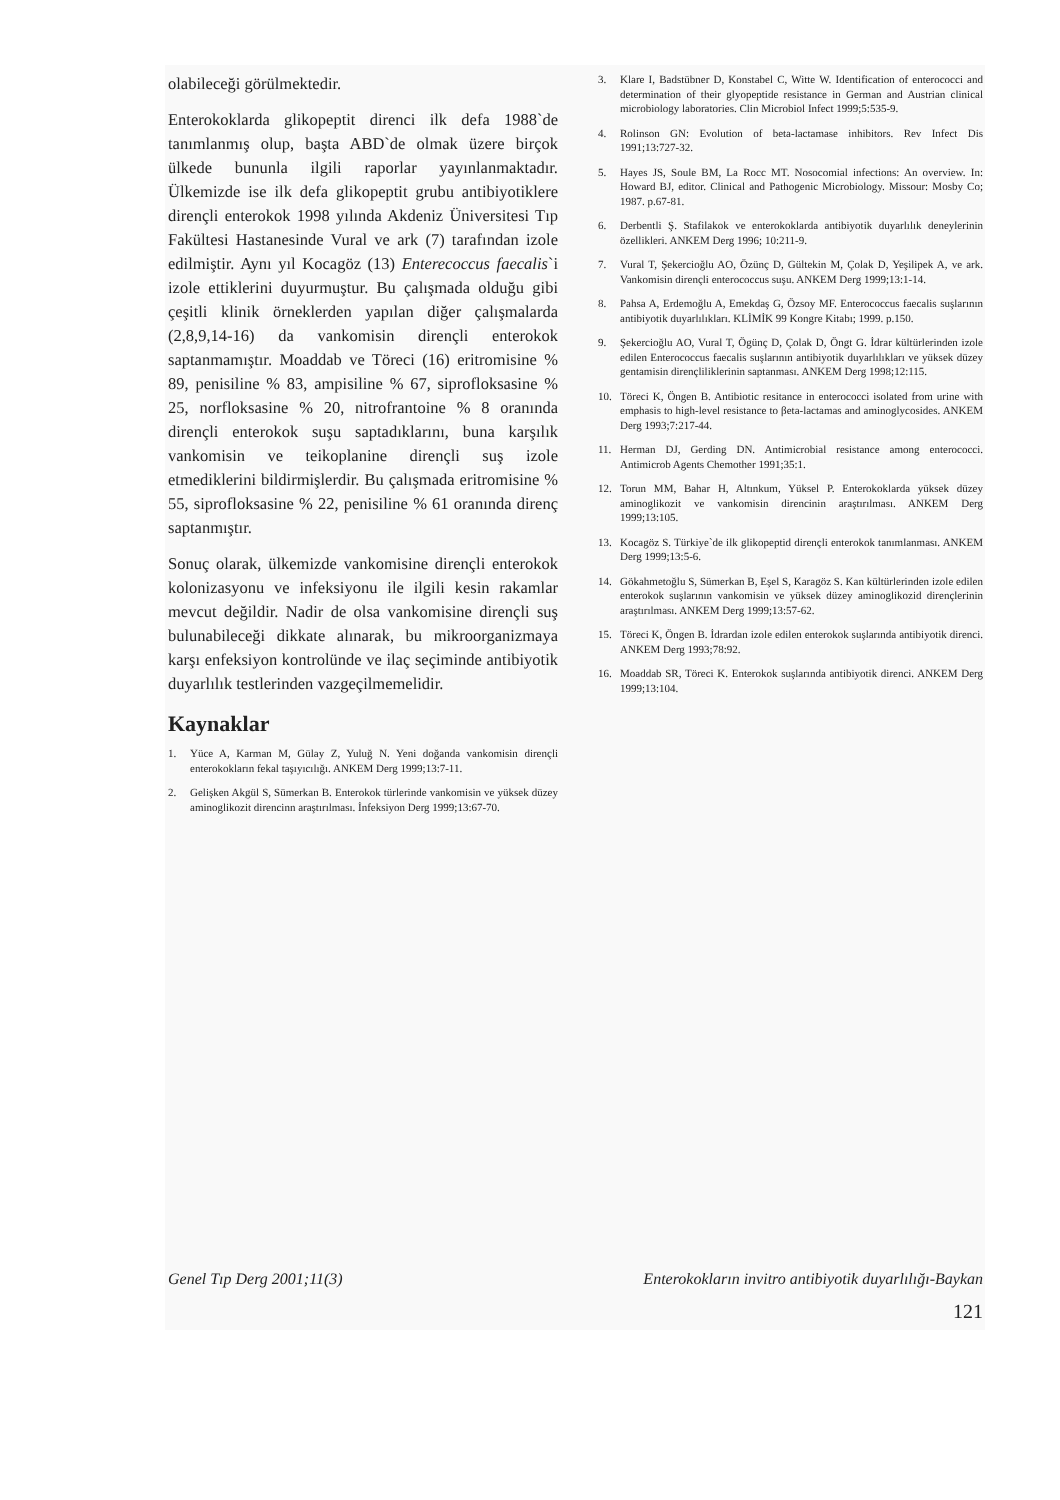olabileceği görülmektedir.
Enterokoklarda glikopeptit direnci ilk defa 1988`de tanımlanmış olup, başta ABD`de olmak üzere birçok ülkede bununla ilgili raporlar yayınlanmaktadır. Ülkemizde ise ilk defa glikopeptit grubu antibiyotiklere dirençli enterokok 1998 yılında Akdeniz Üniversitesi Tıp Fakültesi Hastanesinde Vural ve ark (7) tarafından izole edilmiştir. Aynı yıl Kocagöz (13) Enterecoccus faecalis`i izole ettiklerini duyurmuştur. Bu çalışmada olduğu gibi çeşitli klinik örneklerden yapılan diğer çalışmalarda (2,8,9,14-16) da vankomisin dirençli enterokok saptanmamıştır. Moaddab ve Töreci (16) eritromisine % 89, penisiline % 83, ampisiline % 67, siprofloksasine % 25, norfloksasine % 20, nitrofrantoine % 8 oranında dirençli enterokok suşu saptadıklarını, buna karşılık vankomisin ve teikoplanine dirençli suş izole etmediklerini bildirmişlerdir. Bu çalışmada eritromisine % 55, siprofloksasine % 22, penisiline % 61 oranında direnç saptanmıştır.
Sonuç olarak, ülkemizde vankomisine dirençli enterokok kolonizasyonu ve infeksiyonu ile ilgili kesin rakamlar mevcut değildir. Nadir de olsa vankomisine dirençli suş bulunabileceği dikkate alınarak, bu mikroorganizmaya karşı enfeksiyon kontrolünde ve ilaç seçiminde antibiyotik duyarlılık testlerinden vazgeçilmemelidir.
Kaynaklar
1. Yüce A, Karman M, Gülay Z, Yuluğ N. Yeni doğanda vankomisin dirençli enterokokların fekal taşıyıcılığı. ANKEM Derg 1999;13:7-11.
2. Gelişken Akgül S, Sümerkan B. Enterokok türlerinde vankomisin ve yüksek düzey aminoglikozit direncinn araştırılması. İnfeksiyon Derg 1999;13:67-70.
3. Klare I, Badstübner D, Konstabel C, Witte W. Identification of enterococci and determination of their glyopeptide resistance in German and Austrian clinical microbiology laboratories. Clin Microbiol Infect 1999;5:535-9.
4. Rolinson GN: Evolution of beta-lactamase inhibitors. Rev Infect Dis 1991;13:727-32.
5. Hayes JS, Soule BM, La Rocc MT. Nosocomial infections: An overview. In: Howard BJ, editor. Clinical and Pathogenic Microbiology. Missour: Mosby Co; 1987. p.67-81.
6. Derbentli Ş. Stafilakok ve enterokoklarda antibiyotik duyarlılık deneylerinin özellikleri. ANKEM Derg 1996; 10:211-9.
7. Vural T, Şekercioğlu AO, Özünç D, Gültekin M, Çolak D, Yeşilipek A, ve ark. Vankomisin dirençli enterococcus suşu. ANKEM Derg 1999;13:1-14.
8. Pahsa A, Erdemoğlu A, Emekdaş G, Özsoy MF. Enterococcus faecalis suşlarının antibiyotik duyarlılıkları. KLİMİK 99 Kongre Kitabı; 1999. p.150.
9. Şekercioğlu AO, Vural T, Ögünç D, Çolak D, Öngt G. İdrar kültürlerinden izole edilen Enterococcus faecalis suşlarının antibiyotik duyarlılıkları ve yüksek düzey gentamisin dirençliliklerinin saptanması. ANKEM Derg 1998;12:115.
10. Töreci K, Öngen B. Antibiotic resitance in enterococci isolated from urine with emphasis to high-level resistance to βeta-lactamas and aminoglycosides. ANKEM Derg 1993;7:217-44.
11. Herman DJ, Gerding DN. Antimicrobial resistance among enterococci. Antimicrob Agents Chemother 1991;35:1.
12. Torun MM, Bahar H, Altınkum, Yüksel P. Enterokoklarda yüksek düzey aminoglikozit ve vankomisin direncinin araştırılması. ANKEM Derg 1999;13:105.
13. Kocagöz S. Türkiye`de ilk glikopeptid dirençli enterokok tanımlanması. ANKEM Derg 1999;13:5-6.
14. Gökahmetoğlu S, Sümerkan B, Eşel S, Karagöz S. Kan kültürlerinden izole edilen enterokok suşlarının vankomisin ve yüksek düzey aminoglikozid dirençlerinin araştırılması. ANKEM Derg 1999;13:57-62.
15. Töreci K, Öngen B. İdrardan izole edilen enterokok suşlarında antibiyotik direnci. ANKEM Derg 1993;78:92.
16. Moaddab SR, Töreci K. Enterokok suşlarında antibiyotik direnci. ANKEM Derg 1999;13:104.
Genel Tıp Derg 2001;11(3) Enterokokların invitro antibiyotik duyarlılığı-Baykan
121